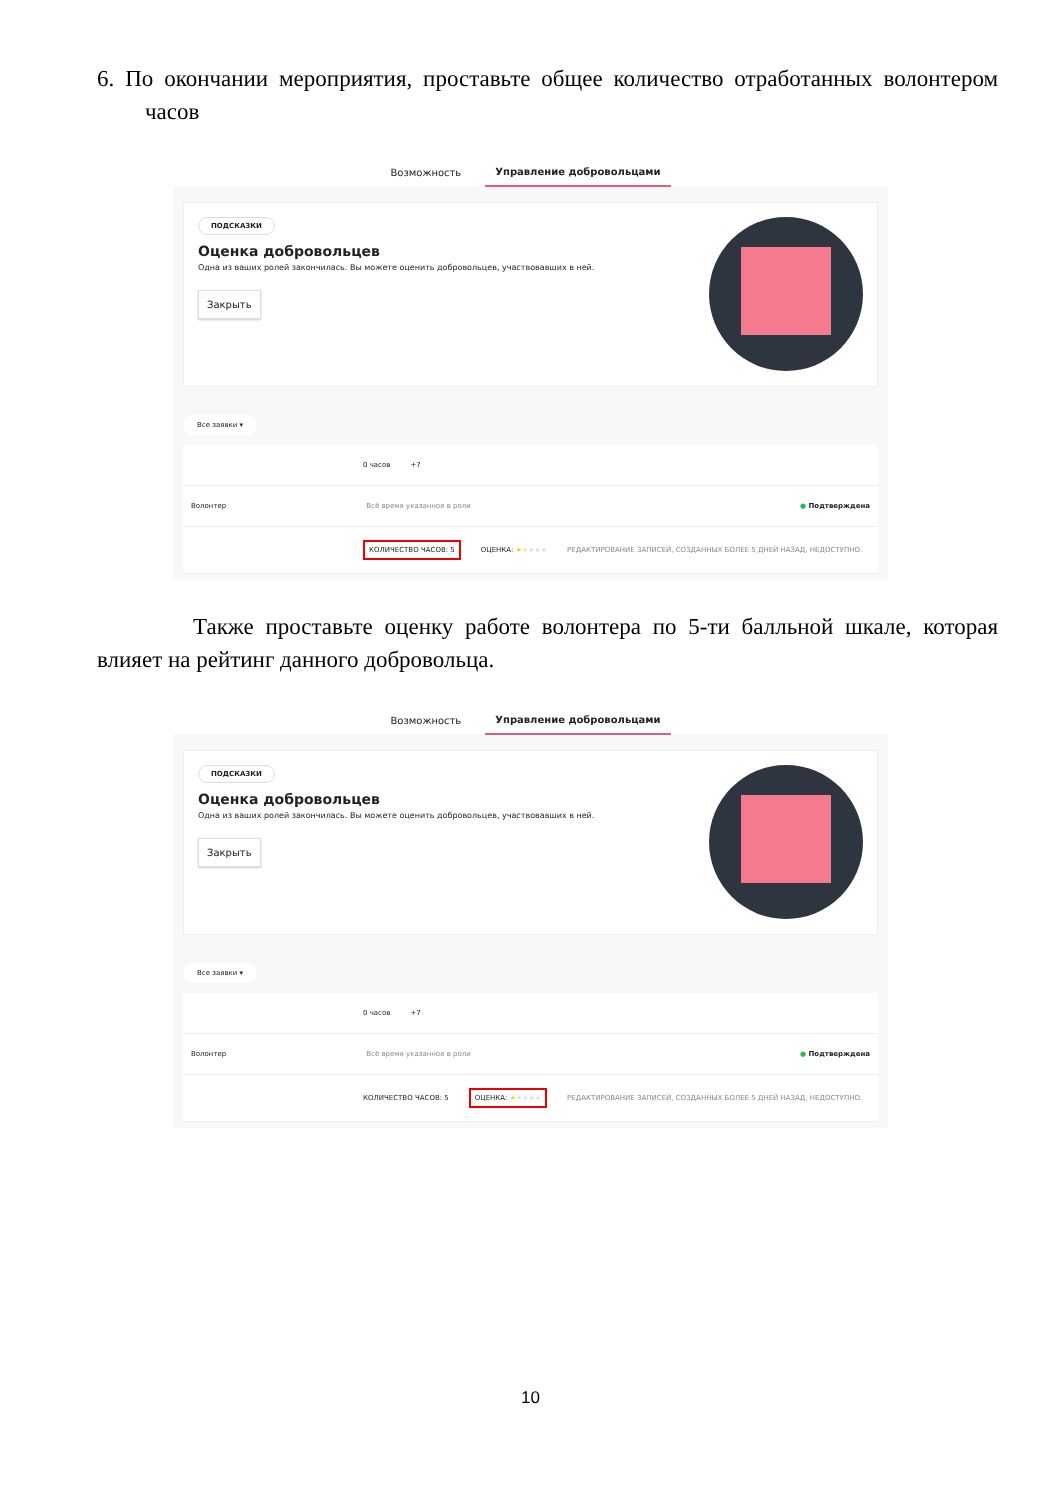6. По окончании мероприятия, проставьте общее количество отработанных волонтером часов
Возможность Управление добровольцами
ПОДСКАЗКИ
Оценка добровольцев
Одна из ваших ролей закончилась. Вы можете оценить добровольцев, участвовавших в ней.
Закрыть
Все заявки ▾
0 часов +7
Волонтер Всё время указанное в роли ● Подтверждена
КОЛИЧЕСТВО ЧАСОВ: 5 ОЦЕНКА: ★★★★★ РЕДАКТИРОВАНИЕ ЗАПИСЕЙ, СОЗДАННЫХ БОЛЕЕ 5 ДНЕЙ НАЗАД, НЕДОСТУПНО.
Также проставьте оценку работе волонтера по 5-ти балльной шкале, которая влияет на рейтинг данного добровольца.
Возможность Управление добровольцами
ПОДСКАЗКИ
Оценка добровольцев
Одна из ваших ролей закончилась. Вы можете оценить добровольцев, участвовавших в ней.
Закрыть
Все заявки ▾
0 часов +7
Волонтер Всё время указанное в роли ● Подтверждена
КОЛИЧЕСТВО ЧАСОВ: 5 ОЦЕНКА: ★★★★★ РЕДАКТИРОВАНИЕ ЗАПИСЕЙ, СОЗДАННЫХ БОЛЕЕ 5 ДНЕЙ НАЗАД, НЕДОСТУПНО.
10